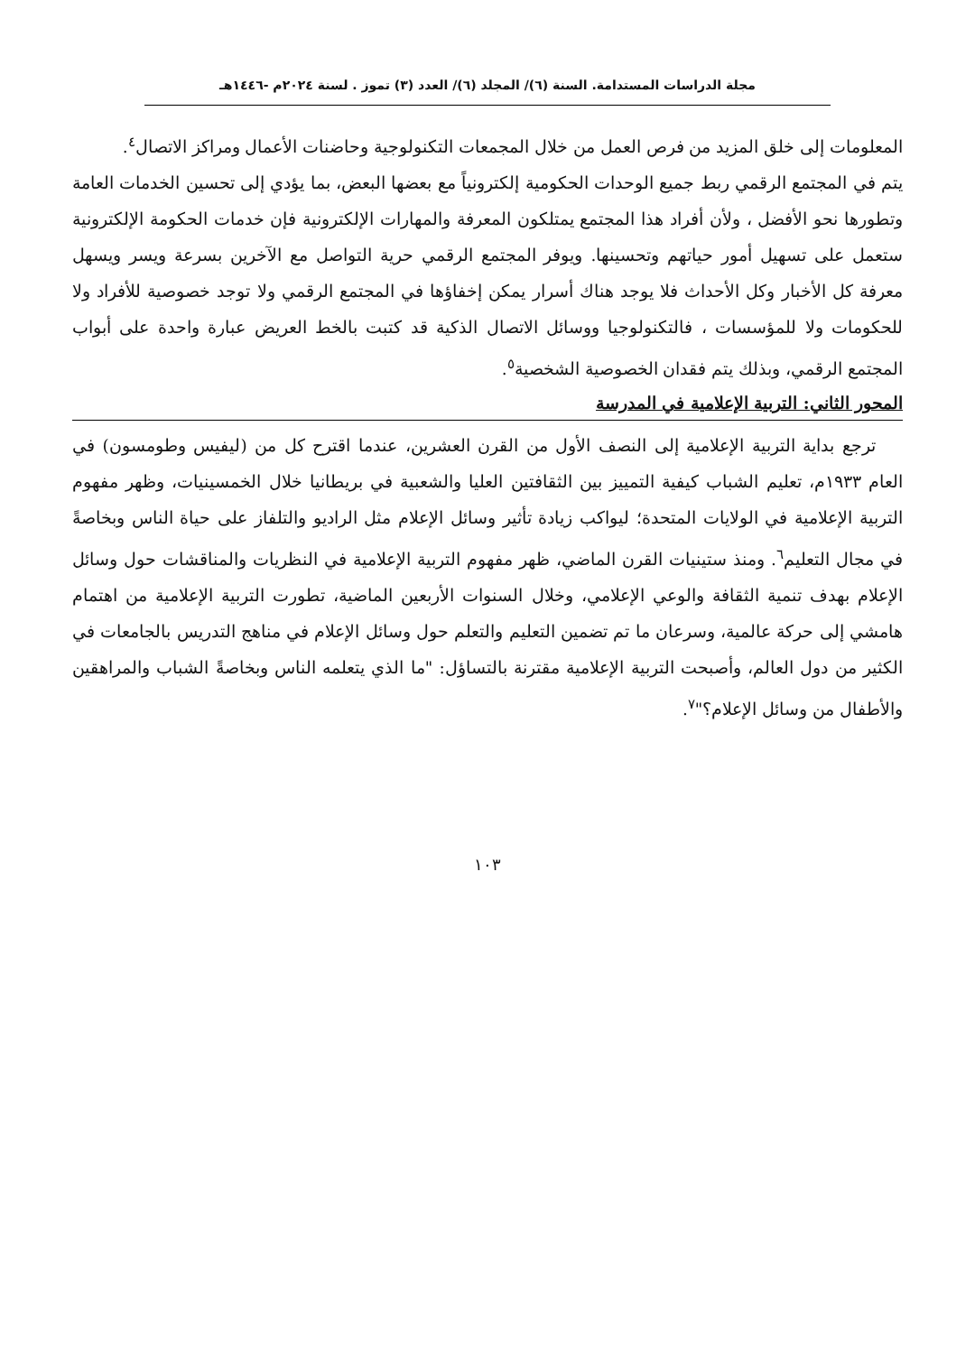مجلة الدراسات المستدامة. السنة (٦)/ المجلد (٦)/ العدد (٣) تموز . لسنة ٢٠٢٤م -١٤٤٦هـ
المعلومات إلى خلق المزيد من فرص العمل من خلال المجمعات التكنولوجية وحاضنات الأعمال ومراكز الاتصال<sup>٤</sup>.
يتم في المجتمع الرقمي ربط جميع الوحدات الحكومية إلكترونياً مع بعضها البعض، بما يؤدي إلى تحسين الخدمات العامة وتطورها نحو الأفضل ، ولأن أفراد هذا المجتمع يمتلكون المعرفة والمهارات الإلكترونية فإن خدمات الحكومة الإلكترونية ستعمل على تسهيل أمور حياتهم وتحسينها. ويوفر المجتمع الرقمي حرية التواصل مع الآخرين بسرعة ويسر ويسهل معرفة كل الأخبار وكل الأحداث فلا يوجد هناك أسرار يمكن إخفاؤها في المجتمع الرقمي ولا توجد خصوصية للأفراد ولا للحكومات ولا للمؤسسات ، فالتكنولوجيا ووسائل الاتصال الذكية قد كتبت بالخط العريض عبارة واحدة على أبواب المجتمع الرقمي، وبذلك يتم فقدان الخصوصية الشخصية<sup>٥</sup>.
المحور الثاني: التربية الإعلامية في المدرسة
ترجع بداية التربية الإعلامية إلى النصف الأول من القرن العشرين، عندما اقترح كل من (ليفيس وطومسون) في العام ١٩٣٣م، تعليم الشباب كيفية التمييز بين الثقافتين العليا والشعبية في بريطانيا خلال الخمسينيات، وظهر مفهوم التربية الإعلامية في الولايات المتحدة؛ ليواكب زيادة تأثير وسائل الإعلام مثل الراديو والتلفاز على حياة الناس وبخاصةً في مجال التعليم<sup>٦</sup>. ومنذ ستينيات القرن الماضي، ظهر مفهوم التربية الإعلامية في النظريات والمناقشات حول وسائل الإعلام بهدف تنمية الثقافة والوعي الإعلامي، وخلال السنوات الأربعين الماضية، تطورت التربية الإعلامية من اهتمام هامشي إلى حركة عالمية، وسرعان ما تم تضمين التعليم والتعلم حول وسائل الإعلام في مناهج التدريس بالجامعات في الكثير من دول العالم، وأصبحت التربية الإعلامية مقترنة بالتساؤل: "ما الذي يتعلمه الناس وبخاصةً الشباب والمراهقين والأطفال من وسائل الإعلام؟"<sup>٧</sup>.
١٠٣